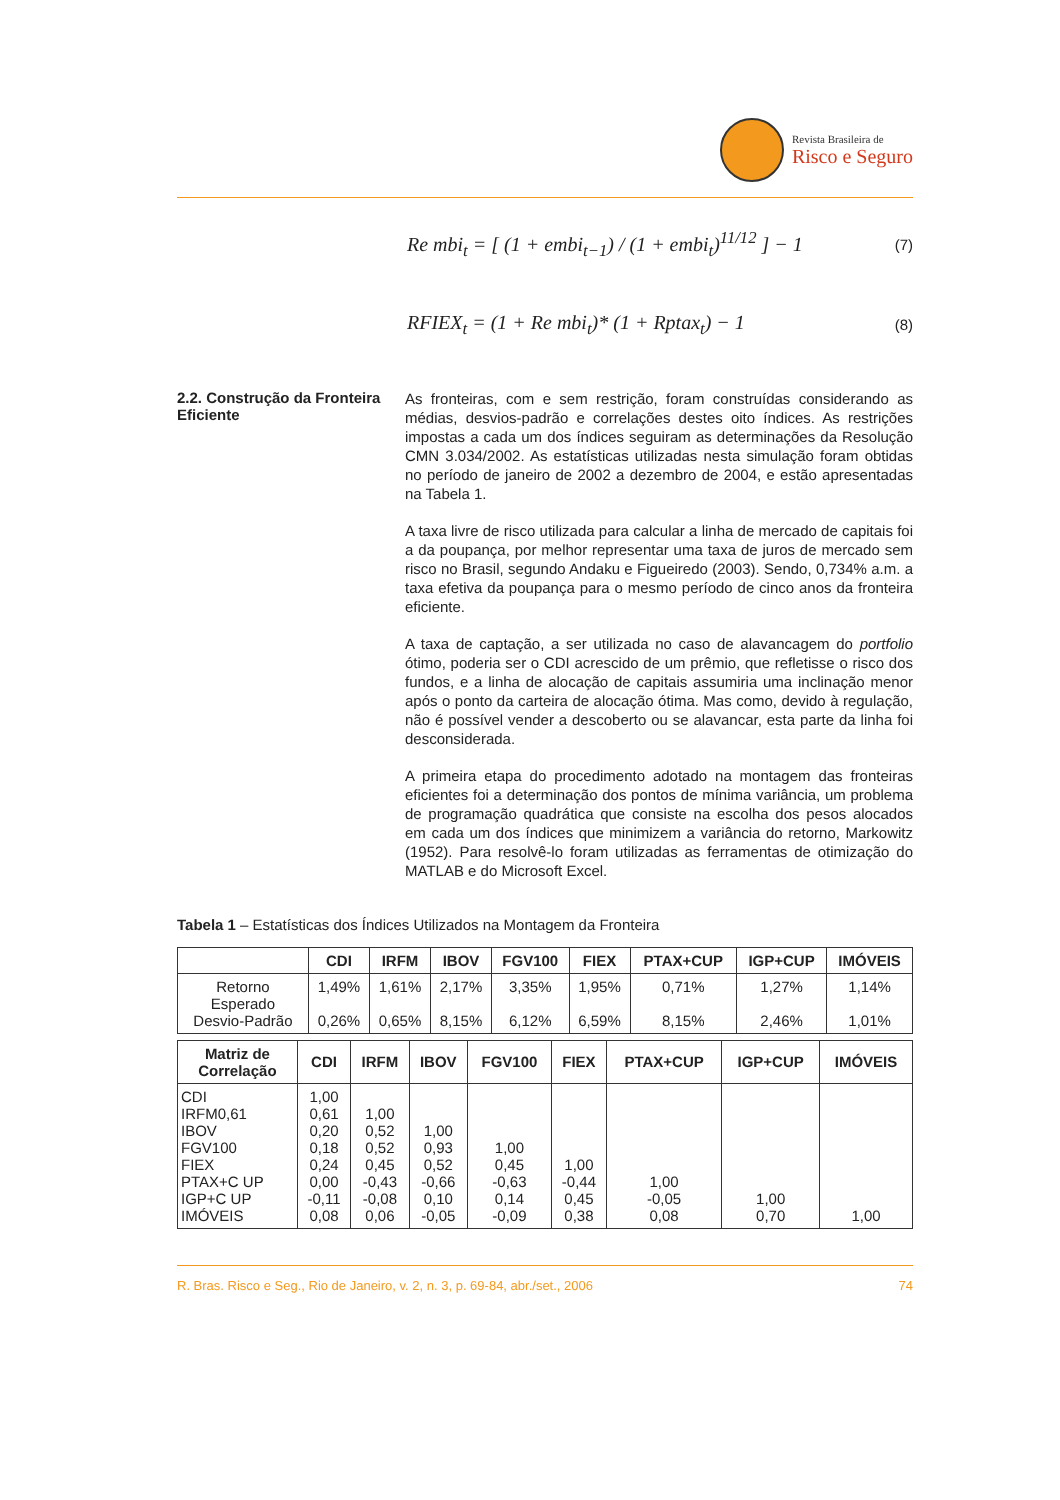Revista Brasileira de
Risco e Seguro
Re mbi<sub>t</sub> = [ (1 + embi<sub>t−1</sub>) / (1 + embi<sub>t</sub>)<sup>11/12</sup> ] − 1 (7)
RFIEX<sub>t</sub> = (1 + Re mbi<sub>t</sub>)* (1 + Rptax<sub>t</sub>) − 1 (8)
2.2. Construção da Fronteira Eficiente
As fronteiras, com e sem restrição, foram construídas considerando as médias, desvios-padrão e correlações destes oito índices. As restrições impostas a cada um dos índices seguiram as determinações da Resolução CMN 3.034/2002. As estatísticas utilizadas nesta simulação foram obtidas no período de janeiro de 2002 a dezembro de 2004, e estão apresentadas na Tabela 1.
A taxa livre de risco utilizada para calcular a linha de mercado de capitais foi a da poupança, por melhor representar uma taxa de juros de mercado sem risco no Brasil, segundo Andaku e Figueiredo (2003). Sendo, 0,734% a.m. a taxa efetiva da poupança para o mesmo período de cinco anos da fronteira eficiente.
A taxa de captação, a ser utilizada no caso de alavancagem do portfolio ótimo, poderia ser o CDI acrescido de um prêmio, que refletisse o risco dos fundos, e a linha de alocação de capitais assumiria uma inclinação menor após o ponto da carteira de alocação ótima. Mas como, devido à regulação, não é possível vender a descoberto ou se alavancar, esta parte da linha foi desconsiderada.
A primeira etapa do procedimento adotado na montagem das fronteiras eficientes foi a determinação dos pontos de mínima variância, um problema de programação quadrática que consiste na escolha dos pesos alocados em cada um dos índices que minimizem a variância do retorno, Markowitz (1952). Para resolvê-lo foram utilizadas as ferramentas de otimização do MATLAB e do Microsoft Excel.
Tabela 1 – Estatísticas dos Índices Utilizados na Montagem da Fronteira
| | CDI | IRFM | IBOV | FGV100 | FIEX | PTAX+CUP | IGP+CUP | IMÓVEIS |
| --- | --- | --- | --- | --- | --- | --- | --- | --- |
| Retorno Esperado Desvio-Padrão | 1,49% 0,26% | 1,61% 0,65% | 2,17% 8,15% | 3,35% 6,12% | 1,95% 6,59% | 0,71% 8,15% | 1,27% 2,46% | 1,14% 1,01% |
| Matriz de Correlação | CDI | IRFM | IBOV | FGV100 | FIEX | PTAX+CUP | IGP+CUP | IMÓVEIS |
| --- | --- | --- | --- | --- | --- | --- | --- | --- |
| CDI IRFM0,61 IBOV FGV100 FIEX PTAX+C UP IGP+C UP IMÓVEIS | 1,00 0,61 0,20 0,18 0,24 0,00 -0,11 0,08 | 1,00 0,52 0,52 0,45 -0,43 -0,08 0,06 | 1,00 0,93 0,52 -0,66 0,10 -0,05 | 1,00 0,45 -0,63 0,14 -0,09 | 1,00 -0,44 0,45 0,38 | 1,00 -0,05 0,08 | 1,00 0,70 | 1,00 |
R. Bras. Risco e Seg., Rio de Janeiro, v. 2, n. 3, p. 69-84, abr./set., 2006 74